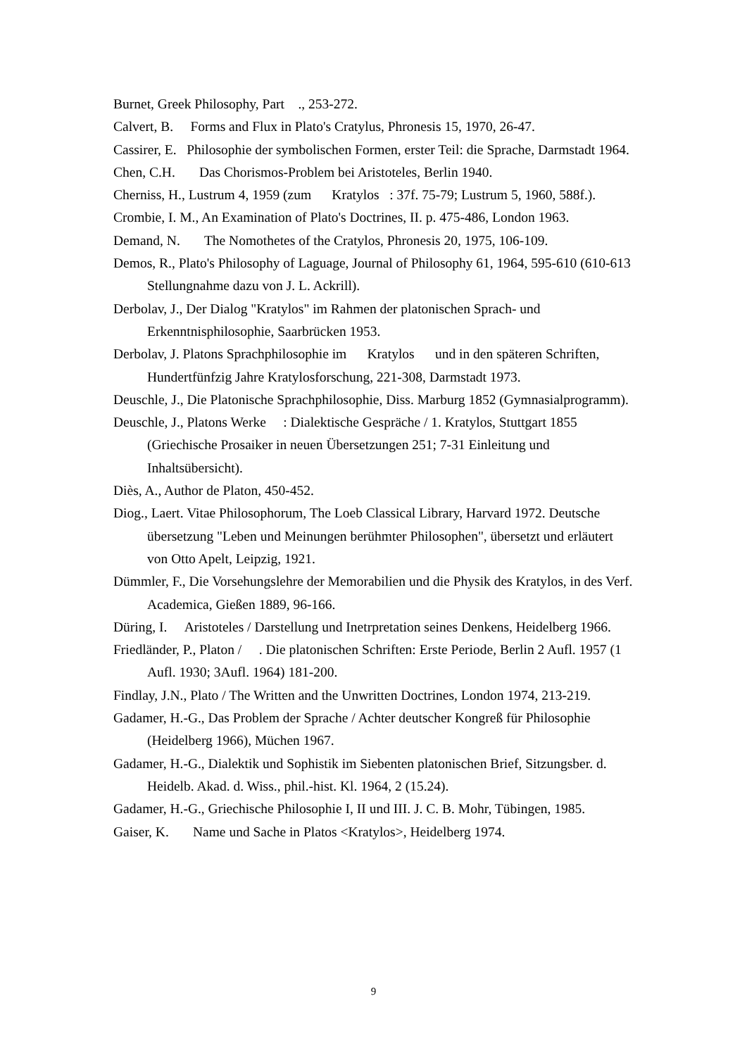Burnet, Greek Philosophy, Part ., 253-272.
Calvert, B. Forms and Flux in Plato's Cratylus, Phronesis 15, 1970, 26-47.
Cassirer, E. Philosophie der symbolischen Formen, erster Teil: die Sprache, Darmstadt 1964.
Chen, C.H. Das Chorismos-Problem bei Aristoteles, Berlin 1940.
Cherniss, H., Lustrum 4, 1959 (zum Kratylos : 37f. 75-79; Lustrum 5, 1960, 588f.).
Crombie, I. M., An Examination of Plato's Doctrines, II. p. 475-486, London 1963.
Demand, N. The Nomothetes of the Cratylos, Phronesis 20, 1975, 106-109.
Demos, R., Plato's Philosophy of Laguage, Journal of Philosophy 61, 1964, 595-610 (610-613 Stellungnahme dazu von J. L. Ackrill).
Derbolav, J., Der Dialog "Kratylos" im Rahmen der platonischen Sprach- und Erkenntnisphilosophie, Saarbrücken 1953.
Derbolav, J. Platons Sprachphilosophie im Kratylos und in den späteren Schriften, Hundertfünfzig Jahre Kratylosforschung, 221-308, Darmstadt 1973.
Deuschle, J., Die Platonische Sprachphilosophie, Diss. Marburg 1852 (Gymnasialprogramm).
Deuschle, J., Platons Werke : Dialektische Gespräche / 1. Kratylos, Stuttgart 1855 (Griechische Prosaiker in neuen Übersetzungen 251; 7-31 Einleitung und Inhaltsübersicht).
Diès, A., Author de Platon, 450-452.
Diog., Laert. Vitae Philosophorum, The Loeb Classical Library, Harvard 1972. Deutsche übersetzung "Leben und Meinungen berühmter Philosophen", übersetzt und erläutert von Otto Apelt, Leipzig, 1921.
Dümmler, F., Die Vorsehungslehre der Memorabilien und die Physik des Kratylos, in des Verf. Academica, Gießen 1889, 96-166.
Düring, I. Aristoteles / Darstellung und Inetrpretation seines Denkens, Heidelberg 1966.
Friedländer, P., Platon / . Die platonischen Schriften: Erste Periode, Berlin 2 Aufl. 1957 (1 Aufl. 1930; 3Aufl. 1964) 181-200.
Findlay, J.N., Plato / The Written and the Unwritten Doctrines, London 1974, 213-219.
Gadamer, H.-G., Das Problem der Sprache / Achter deutscher Kongreß für Philosophie (Heidelberg 1966), Müchen 1967.
Gadamer, H.-G., Dialektik und Sophistik im Siebenten platonischen Brief, Sitzungsber. d. Heidelb. Akad. d. Wiss., phil.-hist. Kl. 1964, 2 (15.24).
Gadamer, H.-G., Griechische Philosophie I, II und III. J. C. B. Mohr, Tübingen, 1985.
Gaiser, K. Name und Sache in Platos <Kratylos>, Heidelberg 1974.
9